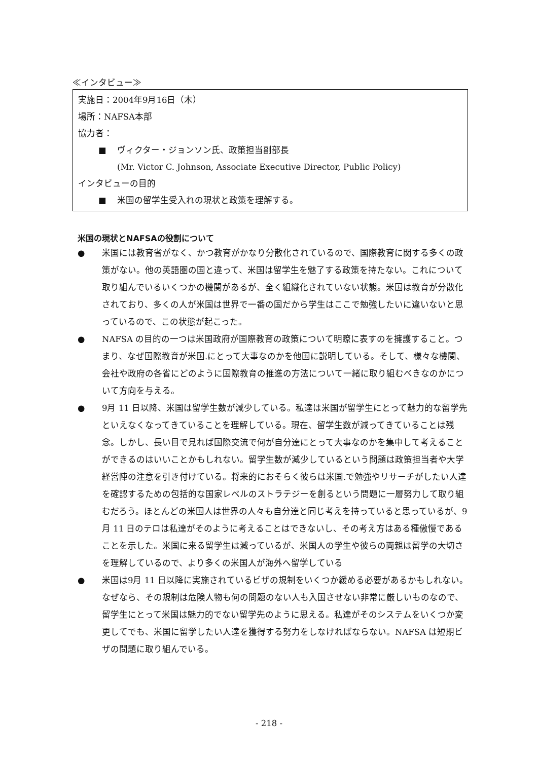≪インタビュー≫
実施日：2004年9月16日（木）
場所：NAFSA本部
協力者：
■ ヴィクター・ジョンソン氏、政策担当副部長
(Mr. Victor C. Johnson, Associate Executive Director, Public Policy)
インタビューの目的
■ 米国の留学生受入れの現状と政策を理解する。
米国の現状とNAFSAの役割について
● 米国には教育省がなく、かつ教育がかなり分散化されているので、国際教育に関する多くの政策がない。他の英語圏の国と違って、米国は留学生を魅了する政策を持たない。これについて取り組んでいるいくつかの機関があるが、全く組織化されていない状態。米国は教育が分散化されており、多くの人が米国は世界で一番の国だから学生はここで勉強したいに違いないと思っているので、この状態が起こった。
● NAFSA の目的の一つは米国政府が国際教育の政策について明瞭に表すのを擁護すること。つまり、なぜ国際教育が米国.にとって大事なのかを他国に説明している。そして、様々な機関、会社や政府の各省にどのように国際教育の推進の方法について一緒に取り組むべきなのかについて方向を与える。
● 9月 11 日以降、米国は留学生数が減少している。私達は米国が留学生にとって魅力的な留学先といえなくなってきていることを理解している。現在、留学生数が減ってきていることは残念。しかし、長い目で見れば国際交流で何が自分達にとって大事なのかを集中して考えることができるのはいいことかもしれない。留学生数が減少しているという問題は政策担当者や大学経営陣の注意を引き付けている。将来的におそらく彼らは米国.で勉強やリサーチがしたい人達を確認するための包括的な国家レベルのストラテジーを創るという問題に一層努力して取り組むだろう。ほとんどの米国人は世界の人々も自分達と同じ考えを持っていると思っているが、9月 11 日のテロは私達がそのように考えることはできないし、その考え方はある種傲慢であることを示した。米国に来る留学生は減っているが、米国人の学生や彼らの両親は留学の大切さを理解しているので、より多くの米国人が海外へ留学している
● 米国は9月 11 日以降に実施されているビザの規制をいくつか緩める必要があるかもしれない。なぜなら、その規制は危険人物も何の問題のない人も入国させない非常に厳しいものなので、留学生にとって米国は魅力的でない留学先のように思える。私達がそのシステムをいくつか変更してでも、米国に留学したい人達を獲得する努力をしなければならない。NAFSA は短期ビザの問題に取り組んでいる。
- 218 -